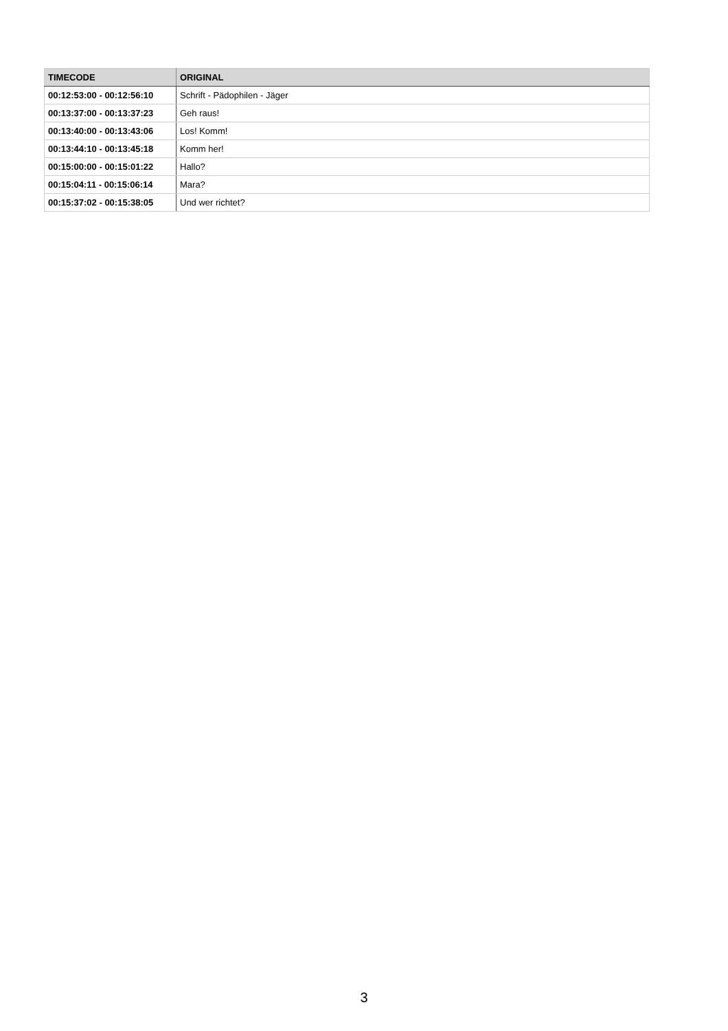| TIMECODE | ORIGINAL |
| --- | --- |
| 00:12:53:00 - 00:12:56:10 | Schrift - Pädophilen - Jäger |
| 00:13:37:00 - 00:13:37:23 | Geh raus! |
| 00:13:40:00 - 00:13:43:06 | Los! Komm! |
| 00:13:44:10 - 00:13:45:18 | Komm her! |
| 00:15:00:00 - 00:15:01:22 | Hallo? |
| 00:15:04:11 - 00:15:06:14 | Mara? |
| 00:15:37:02 - 00:15:38:05 | Und wer richtet? |
3